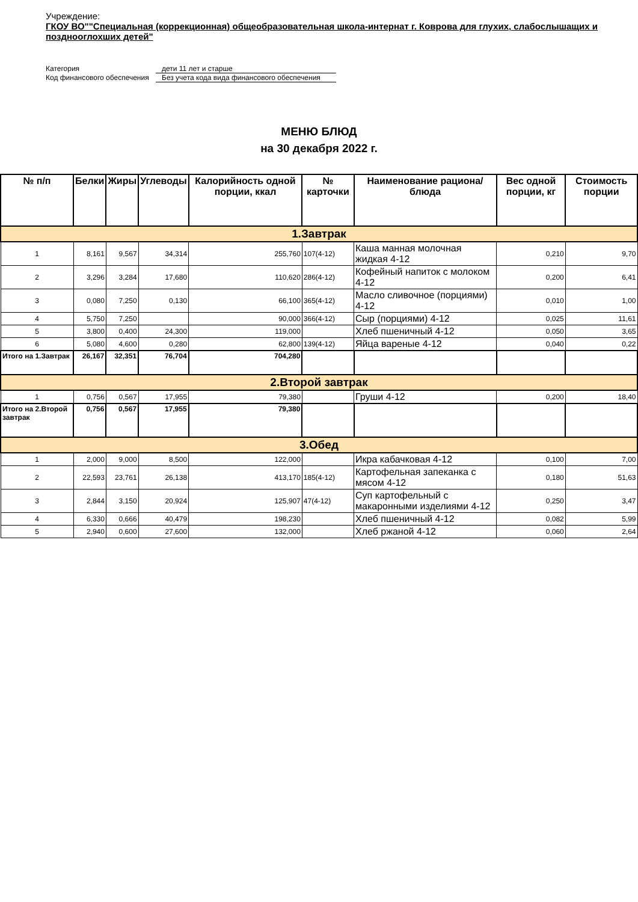Учреждение:
ГКОУ ВО""Специальная (коррекционная) общеобразовательная школа-интернат г. Коврова для глухих, слабослышащих и позднооглохших детей"
Категория дети 11 лет и старше
Код финансового обеспечения Без учета кода вида финансового обеспечения
МЕНЮ БЛЮД
на 30 декабря 2022 г.
| № п/п | Белки | Жиры | Углеводы | Калорийность одной порции, ккал | № карточки | Наименование рациона/ блюда | Вес одной порции, кг | Стоимость порции |
| --- | --- | --- | --- | --- | --- | --- | --- | --- |
| 1.Завтрак | | | | | | | | |
| 1 | 8,161 | 9,567 | 34,314 | 255,760 | 107(4-12) | Каша манная молочная жидкая 4-12 | 0,210 | 9,70 |
| 2 | 3,296 | 3,284 | 17,680 | 110,620 | 286(4-12) | Кофейный напиток с молоком 4-12 | 0,200 | 6,41 |
| 3 | 0,080 | 7,250 | 0,130 | 66,100 | 365(4-12) | Масло сливочное (порциями) 4-12 | 0,010 | 1,00 |
| 4 | 5,750 | 7,250 | | 90,000 | 366(4-12) | Сыр (порциями) 4-12 | 0,025 | 11,61 |
| 5 | 3,800 | 0,400 | 24,300 | 119,000 | | Хлеб пшеничный 4-12 | 0,050 | 3,65 |
| 6 | 5,080 | 4,600 | 0,280 | 62,800 | 139(4-12) | Яйца вареные 4-12 | 0,040 | 0,22 |
| Итого на 1.Завтрак | 26,167 | 32,351 | 76,704 | 704,280 | | | | |
| 2.Второй завтрак | | | | | | | | |
| 1 | 0,756 | 0,567 | 17,955 | 79,380 | | Груши 4-12 | 0,200 | 18,40 |
| Итого на 2.Второй завтрак | 0,756 | 0,567 | 17,955 | 79,380 | | | | |
| 3.Обед | | | | | | | | |
| 1 | 2,000 | 9,000 | 8,500 | 122,000 | | Икра кабачковая 4-12 | 0,100 | 7,00 |
| 2 | 22,593 | 23,761 | 26,138 | 413,170 | 185(4-12) | Картофельная запеканка с мясом 4-12 | 0,180 | 51,63 |
| 3 | 2,844 | 3,150 | 20,924 | 125,907 | 47(4-12) | Суп картофельный с макаронными изделиями 4-12 | 0,250 | 3,47 |
| 4 | 6,330 | 0,666 | 40,479 | 198,230 | | Хлеб пшеничный 4-12 | 0,082 | 5,99 |
| 5 | 2,940 | 0,600 | 27,600 | 132,000 | | Хлеб ржаной 4-12 | 0,060 | 2,64 |